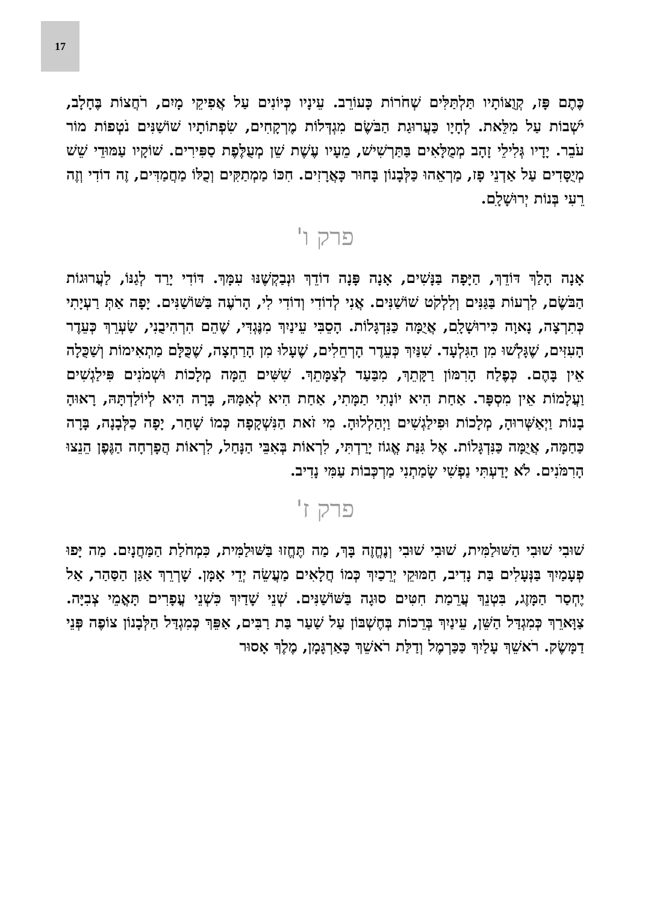17
כֶּתֶם פָּז, קְוֻצּוֹתָיו תַּלְתַּלִּים שְׁחֹרוֹת כָּעוֹרֵב. עֵינָיו כְּיוֹנִים עַל אֲפִיקֵי מָיִם, רֹחֲצוֹת בֶּחָלָב, יֹשְׁבוֹת עַל מִלֵּאת. לְחָיָו כַּעֲרוּגַת הַבֹּשֶׂם מִגְדְּלוֹת מֶרְקָחִים, שִׂפְתוֹתָיו שׁוֹשַׁנִּים נֹטְפוֹת מוֹר עֹבֵר. יָדָיו גְּלִילֵי זָהָב מְמֻלָּאִים בַּתַּרְשִׁישׁ, מֵעָיו עֶשֶׁת שֵׁן מְעֻלֶּפֶת סַפִּירִים. שׁוֹקָיו עַמּוּדֵי שֵׁשׁ מְיֻסָּדִים עַל אַדְנֵי פָז, מַרְאֵהוּ כַּלְּבָנוֹן בָּחוּר כָּאֲרָזִים. חִכּוֹ מַמְתַקִּים וְכֻלּוֹ מַחֲמַדִּים, זֶה דוֹדִי וְזֶה רֵעִי בְּנוֹת יְרוּשָׁלָ‍ִם.
פרק ו'
אָנָה הָלַךְ דּוֹדֵךְ, הַיָּפָה בַּנָּשִׁים, אָנָה פָּנָה דוֹדֵךְ וּנְבַקְשֶׁנּוּ עִמָּךְ. דּוֹדִי יָרַד לְגַנּוֹ, לַעֲרוּגוֹת הַבֹּשֶׂם, לִרְעוֹת בַּגַּנִּים וְלִלְקֹט שׁוֹשַׁנִּים. אֲנִי לְדוֹדִי וְדוֹדִי לִי, הָרֹעֶה בַּשּׁוֹשַׁנִּים. יָפָה אַתְּ רַעְיָתִי כְּתִרְצָה, נָאוָה כִּירוּשָׁלָ‍ִם, אֲיֻמָּה כַּנִּדְגָּלוֹת. הָסֵבִּי עֵינַיִךְ מִנֶּגְדִּי, שֶׁהֵם הִרְהִיבֻנִי, שַׂעְרֵךְ כְּעֵדֶר הָעִזִּים, שֶׁגָּלְשׁוּ מִן הַגִּלְעָד. שִׁנַּיִךְ כְּעֵדֶר הָרְחֵלִים, שֶׁעָלוּ מִן הָרַחְצָה, שֶׁכֻּלָּם מַתְאִימוֹת וְשַׁכֻּלָה אֵין בָּהֶם. כְּפֶלַח הָרִמּוֹן רַקָּתֵךְ, מִבַּעַד לְצַמָּתֵךְ. שִׁשִּׁים הֵמָּה מְלָכוֹת וּשְׁמֹנִים פִּילַגְשִׁים וַעֲלָמוֹת אֵין מִסְפָּר. אַחַת הִיא יוֹנָתִי תַמָּתִי, אַחַת הִיא לְאִמָּהּ, בָּרָה הִיא לְיוֹלַדְתָּהּ, רָאוּהָ בָנוֹת וַיְאַשְּׁרוּהָ, מְלָכוֹת וּפִילַגְשִׁים וַיְהַלְלוּהָ. מִי זֹאת הַנִּשְׁקָפָה כְּמוֹ שָׁחַר, יָפָה כַלְּבָנָה, בָּרָה כַּחַמָּה, אֲיֻמָּה כַּנִּדְגָּלוֹת. אֶל גִּנַּת אֱגוֹז יָרַדְתִּי, לִרְאוֹת בְּאִבֵּי הַנָּחַל, לִרְאוֹת הֲפָרְחָה הַגֶּפֶן הֵנֵצוּ הָרִמֹּנִים. לֹא יָדַעְתִּי נַפְשִׁי שָׂמַתְנִי מַרְכְּבוֹת עַמִּי נָדִיב.
פרק ז'
שׁוּבִי שׁוּבִי הַשּׁוּלַמִּית, שׁוּבִי שׁוּבִי וְנֶחֱזֶה בָּךְ, מַה תֶּחֱזוּ בַּשּׁוּלַמִּית, כִּמְחֹלַת הַמַּחֲנָיִם. מַה יָּפוּ פְעָמַיִךְ בַּנְּעָלִים בַּת נָדִיב, חַמּוּקֵי יְרֵכַיִךְ כְּמוֹ חֲלָאִים מַעֲשֵׂה יְדֵי אָמָּן. שָׁרְרֵךְ אַגַּן הַסַּהַר, אַל יֶחְסַר הַמָּזֶג, בִּטְנֵךְ עֲרֵמַת חִטִּים סוּגָה בַּשּׁוֹשַׁנִּים. שְׁנֵי שָׁדַיִךְ כִּשְׁנֵי עֳפָרִים תָּאֳמֵי צְבִיָּה. צַוָּארֵךְ כְּמִגְדַּל הַשֵּׁן, עֵינַיִךְ בְּרֵכוֹת בְּחֶשְׁבּוֹן עַל שַׁעַר בַּת רַבִּים, אַפֵּךְ כְּמִגְדַּל הַלְּבָנוֹן צוֹפֶה פְּנֵי דַמָּשֶׂק. רֹאשֵׁךְ עָלַיִךְ כַּכַּרְמֶל וְדַלַּת רֹאשֵׁךְ כָּאַרְגָּמָן, מֶלֶךְ אָסוּר